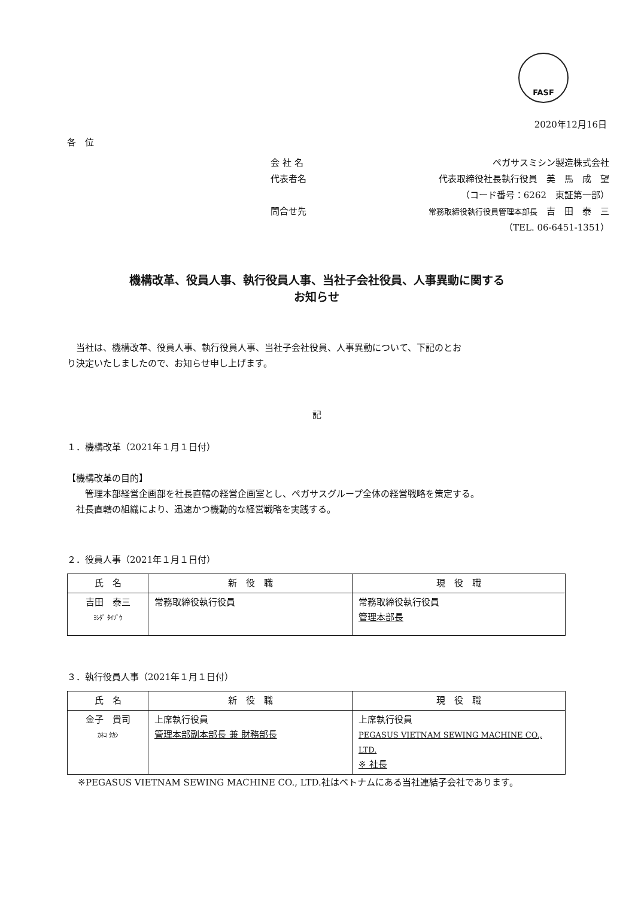FASF
2020年12月16日
各　位
会 社 名 ペガサスミシン製造株式会社
代表者名 代表取締役社長執行役員　美　馬　成　望
（コード番号：6262　東証第一部）
問合せ先 常務取締役執行役員管理本部長　吉　田　泰　三
（TEL. 06-6451-1351）
機構改革、役員人事、執行役員人事、当社子会社役員、人事異動に関する
お知らせ
　当社は、機構改革、役員人事、執行役員人事、当社子会社役員、人事異動について、下記のとお
り決定いたしましたので、お知らせ申し上げます。
記
１．機構改革（2021年１月１日付）
【機構改革の目的】
　　管理本部経営企画部を社長直轄の経営企画室とし、ペガサスグループ全体の経営戦略を策定する。
　社長直轄の組織により、迅速かつ機動的な経営戦略を実践する。
２．役員人事（2021年１月１日付）
| 氏 名 | 新 役 職 | 現 役 職 |
| --- | --- | --- |
| 吉田 泰三 ﾖｼﾀﾞ ﾀｲｿﾞｳ | 常務取締役執行役員 | 常務取締役執行役員 管理本部長 |
３．執行役員人事（2021年１月１日付）
| 氏 名 | 新 役 職 | 現 役 職 |
| --- | --- | --- |
| 金子 貴司 ｶﾈｺ ﾀｶｼ | 上席執行役員 管理本部副本部長 兼 財務部長 | 上席執行役員 PEGASUS VIETNAM SEWING MACHINE CO., LTD. ※ 社長 |
※PEGASUS VIETNAM SEWING MACHINE CO., LTD.社はベトナムにある当社連結子会社であります。